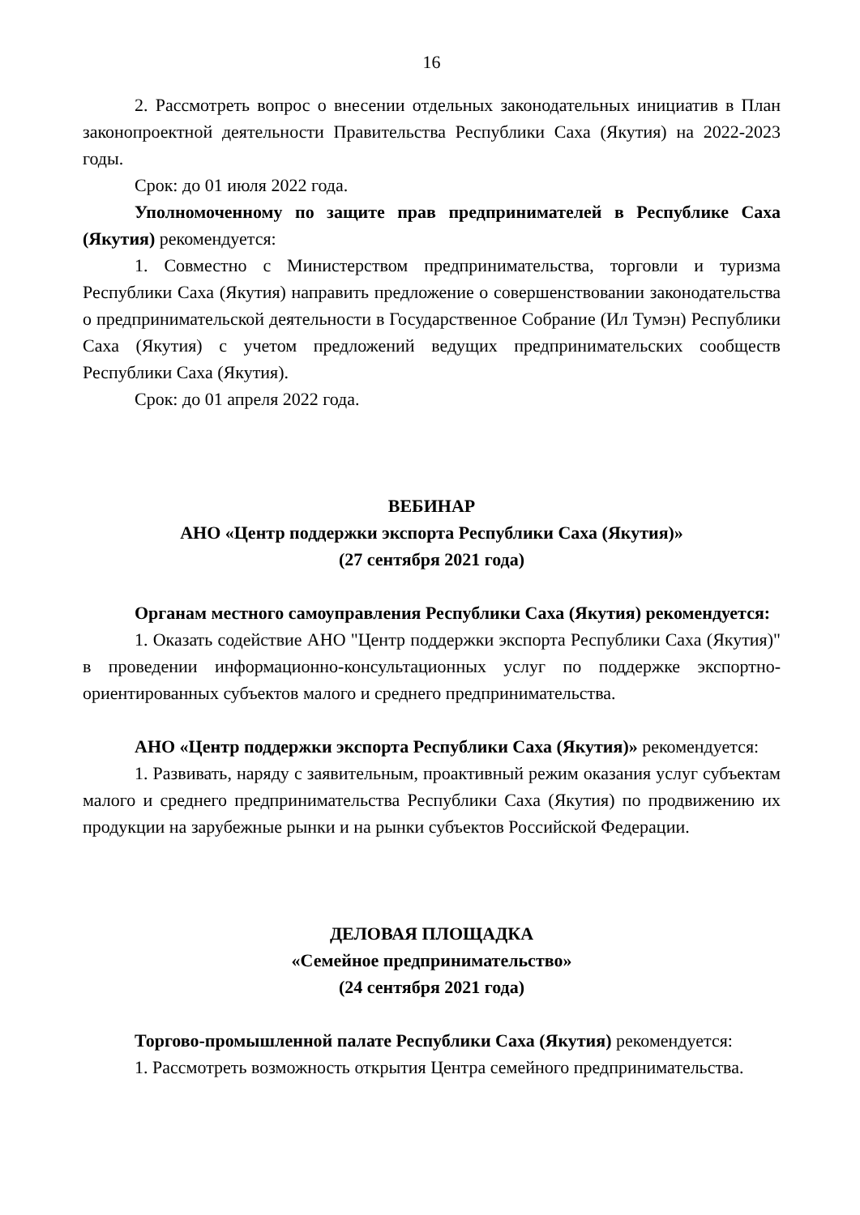16
2. Рассмотреть вопрос о внесении отдельных законодательных инициатив в План законопроектной деятельности Правительства Республики Саха (Якутия) на 2022-2023 годы.
Срок: до 01 июля 2022 года.
Уполномоченному по защите прав предпринимателей в Республике Саха (Якутия) рекомендуется:
1. Совместно с Министерством предпринимательства, торговли и туризма Республики Саха (Якутия) направить предложение о совершенствовании законодательства о предпринимательской деятельности в Государственное Собрание (Ил Тумэн) Республики Саха (Якутия) с учетом предложений ведущих предпринимательских сообществ Республики Саха (Якутия).
Срок: до 01 апреля 2022 года.
ВЕБИНАР
АНО «Центр поддержки экспорта Республики Саха (Якутия)»
(27 сентября 2021 года)
Органам местного самоуправления Республики Саха (Якутия) рекомендуется:
1. Оказать содействие АНО "Центр поддержки экспорта Республики Саха (Якутия)" в проведении информационно-консультационных услуг по поддержке экспортно-ориентированных субъектов малого и среднего предпринимательства.
АНО «Центр поддержки экспорта Республики Саха (Якутия)» рекомендуется:
1. Развивать, наряду с заявительным, проактивный режим оказания услуг субъектам малого и среднего предпринимательства Республики Саха (Якутия) по продвижению их продукции на зарубежные рынки и на рынки субъектов Российской Федерации.
ДЕЛОВАЯ ПЛОЩАДКА
«Семейное предпринимательство»
(24 сентября 2021 года)
Торгово-промышленной палате Республики Саха (Якутия) рекомендуется:
1. Рассмотреть возможность открытия Центра семейного предпринимательства.